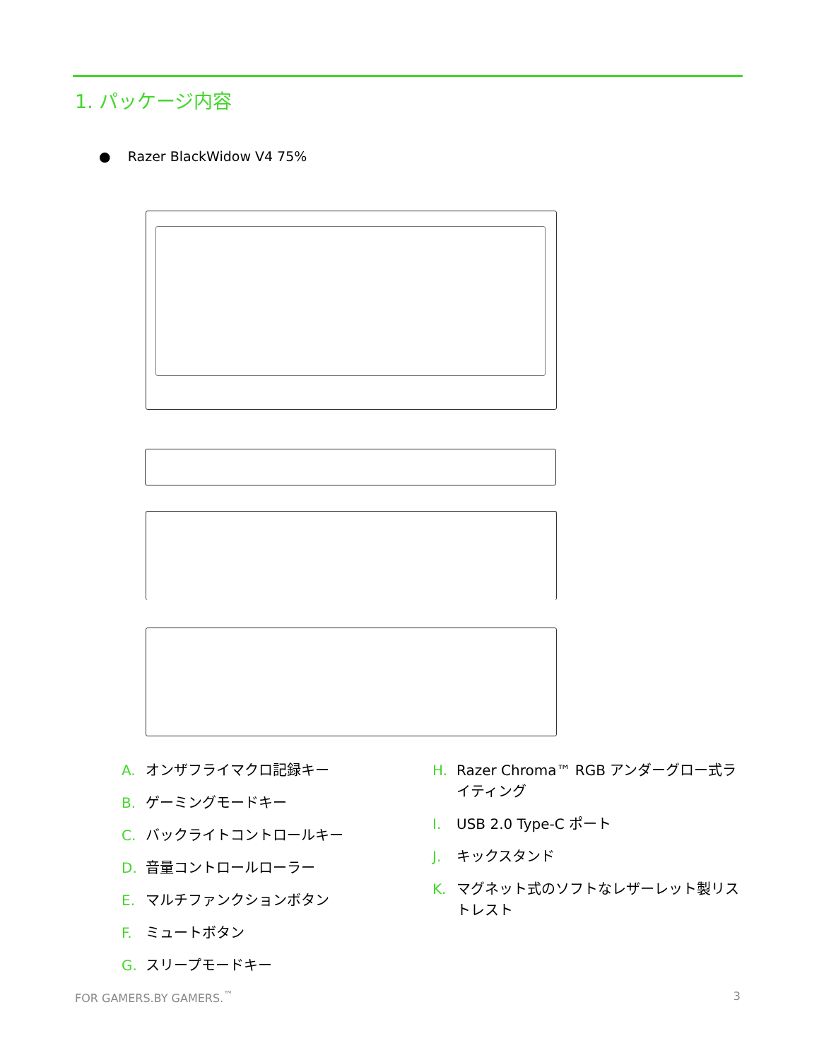1. パッケージ内容
● Razer BlackWidow V4 75%
A. オンザフライマクロ記録キー
B. ゲーミングモードキー
C. バックライトコントロールキー
D. 音量コントロールローラー
E. マルチファンクションボタン
F. ミュートボタン
G. スリープモードキー
H. Razer Chroma™ RGB アンダーグロー式ライティング
I. USB 2.0 Type-C ポート
J. キックスタンド
K. マグネット式のソフトなレザーレット製リストレスト
FOR GAMERS.BY GAMERS.<sup>™</sup> 3